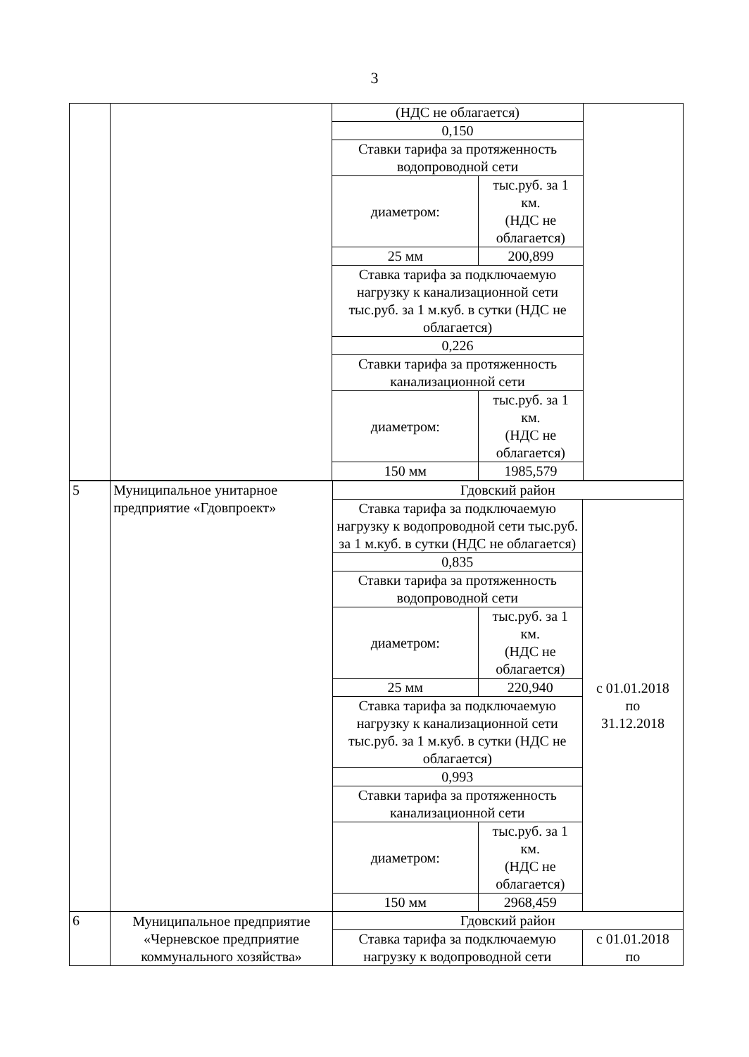3
| | | (НДС не облагается) | | |
| | | 0,150 | | |
| | | Ставки тарифа за протяженность водопроводной сети | | |
| | | диаметром: | тыс.руб. за 1 км. (НДС не облагается) | |
| | | 25 мм | 200,899 | |
| | | Ставка тарифа за подключаемую нагрузку к канализационной сети тыс.руб. за 1 м.куб. в сутки (НДС не облагается) | | |
| | | 0,226 | | |
| | | Ставки тарифа за протяженность канализационной сети | | |
| | | диаметром: | тыс.руб. за 1 км. (НДС не облагается) | |
| | | 150 мм | 1985,579 | |
| 5 | Муниципальное унитарное предприятие «Гдовпроект» | Гдовский район | | |
| | | Ставка тарифа за подключаемую нагрузку к водопроводной сети тыс.руб. за 1 м.куб. в сутки (НДС не облагается) | | с 01.01.2018 по 31.12.2018 |
| | | 0,835 | | |
| | | Ставки тарифа за протяженность водопроводной сети | | |
| | | диаметром: | тыс.руб. за 1 км. (НДС не облагается) | |
| | | 25 мм | 220,940 | |
| | | Ставка тарифа за подключаемую нагрузку к канализационной сети тыс.руб. за 1 м.куб. в сутки (НДС не облагается) | | |
| | | 0,993 | | |
| | | Ставки тарифа за протяженность канализационной сети | | |
| | | диаметром: | тыс.руб. за 1 км. (НДС не облагается) | |
| | | 150 мм | 2968,459 | |
| 6 | Муниципальное предприятие «Черневское предприятие коммунального хозяйства» | Гдовский район | | |
| | | Ставка тарифа за подключаемую нагрузку к водопроводной сети | | с 01.01.2018 по |